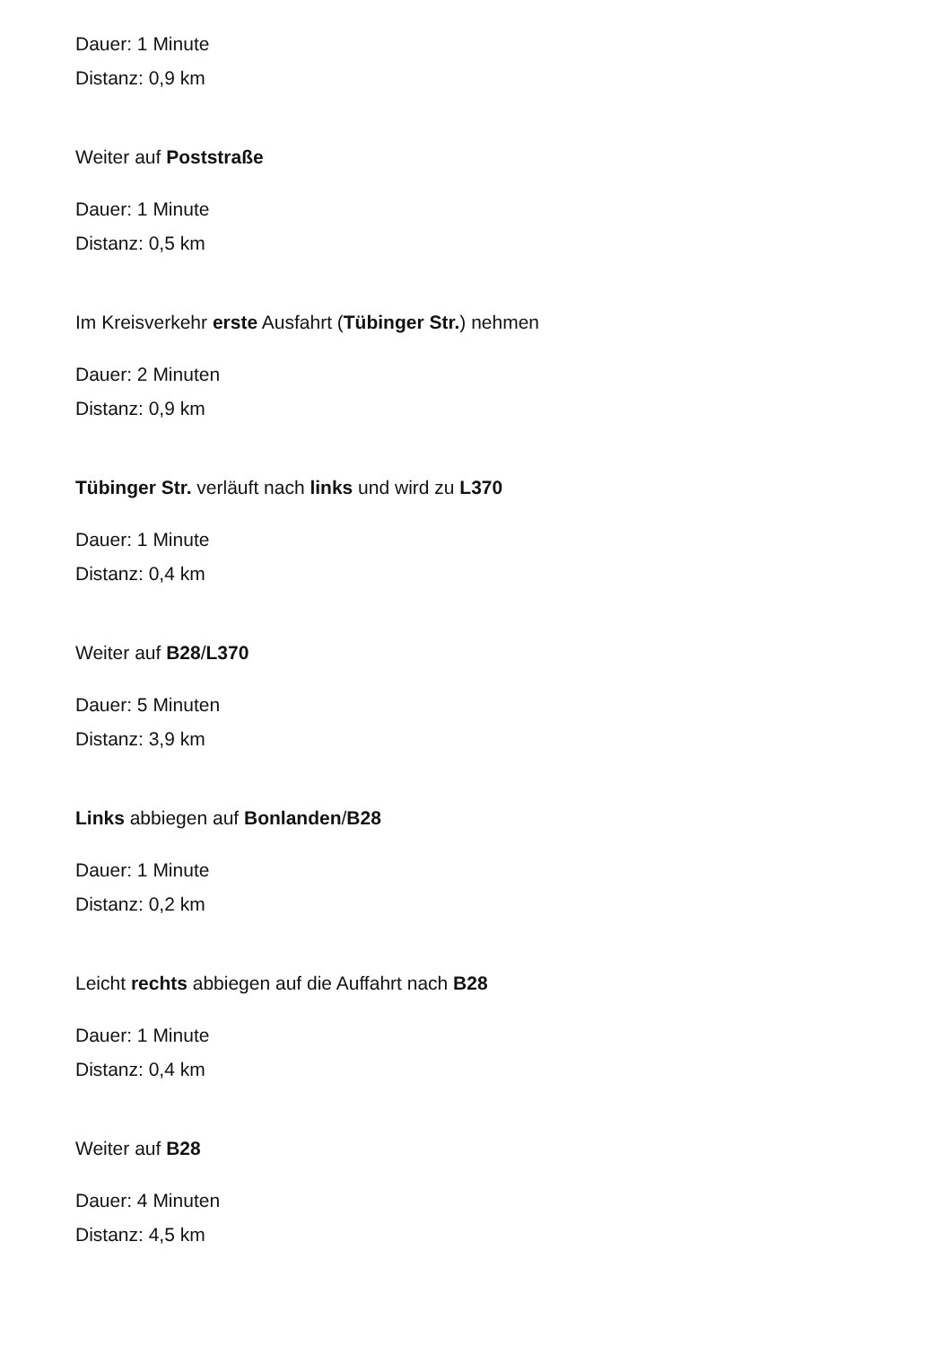Dauer: 1 Minute
Distanz: 0,9 km
Weiter auf Poststraße
Dauer: 1 Minute
Distanz: 0,5 km
Im Kreisverkehr erste Ausfahrt (Tübinger Str.) nehmen
Dauer: 2 Minuten
Distanz: 0,9 km
Tübinger Str. verläuft nach links und wird zu L370
Dauer: 1 Minute
Distanz: 0,4 km
Weiter auf B28/L370
Dauer: 5 Minuten
Distanz: 3,9 km
Links abbiegen auf Bonlanden/B28
Dauer: 1 Minute
Distanz: 0,2 km
Leicht rechts abbiegen auf die Auffahrt nach B28
Dauer: 1 Minute
Distanz: 0,4 km
Weiter auf B28
Dauer: 4 Minuten
Distanz: 4,5 km